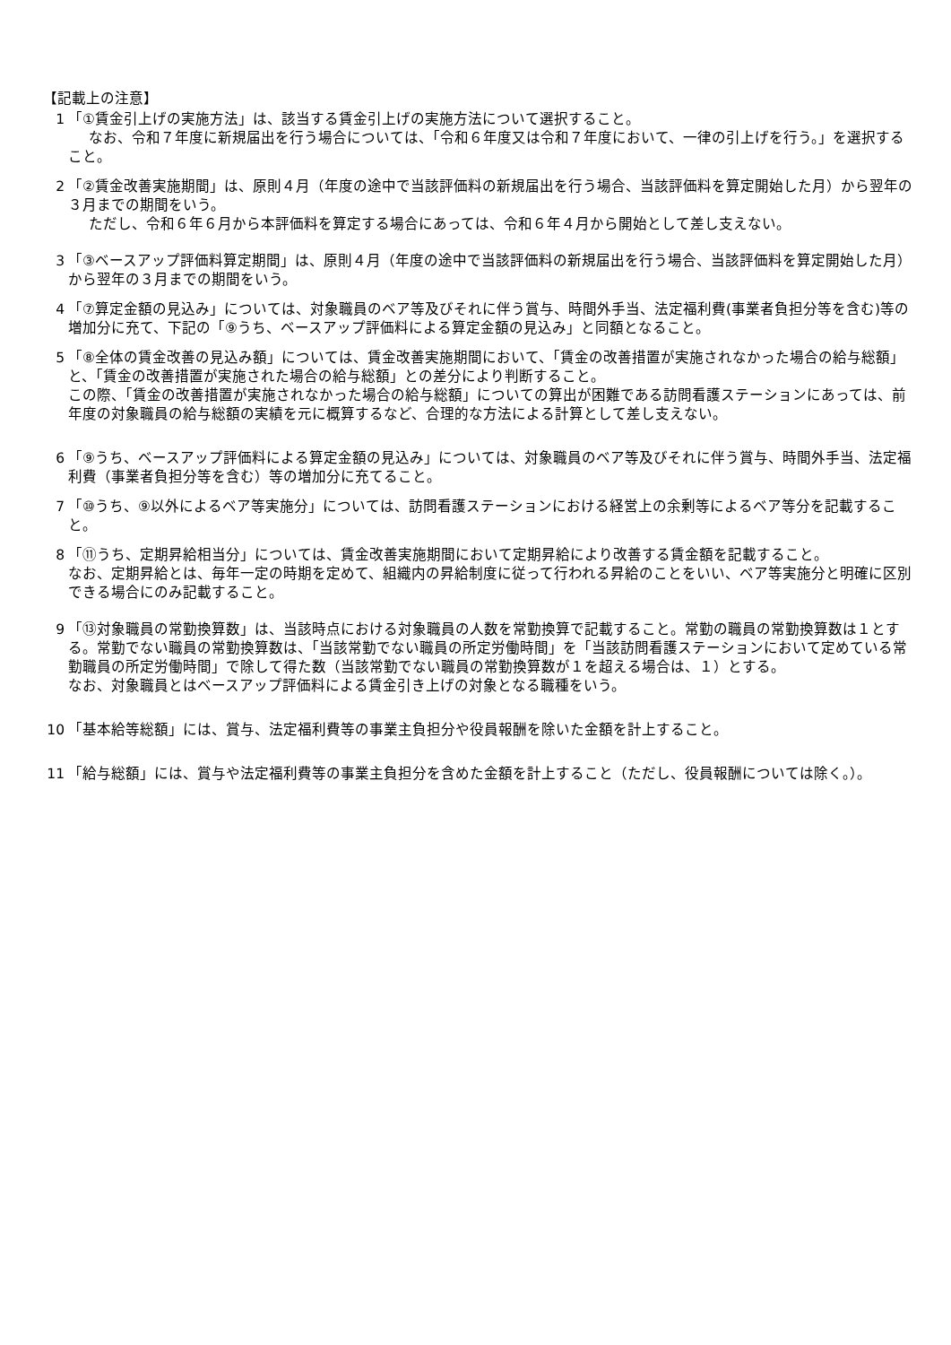【記載上の注意】
1 「①賃金引上げの実施方法」は、該当する賃金引上げの実施方法について選択すること。
なお、令和７年度に新規届出を行う場合については、「令和６年度又は令和７年度において、一律の引上げを行う。」を選択すること。
2 「②賃金改善実施期間」は、原則４月（年度の途中で当該評価料の新規届出を行う場合、当該評価料を算定開始した月）から翌年の３月までの期間をいう。
ただし、令和６年６月から本評価料を算定する場合にあっては、令和６年４月から開始として差し支えない。
3 「③ベースアップ評価料算定期間」は、原則４月（年度の途中で当該評価料の新規届出を行う場合、当該評価料を算定開始した月）から翌年の３月までの期間をいう。
4 「⑦算定金額の見込み」については、対象職員のベア等及びそれに伴う賞与、時間外手当、法定福利費(事業者負担分等を含む)等の増加分に充て、下記の「⑨うち、ベースアップ評価料による算定金額の見込み」と同額となること。
5 「⑧全体の賃金改善の見込み額」については、賃金改善実施期間において、「賃金の改善措置が実施されなかった場合の給与総額」と、「賃金の改善措置が実施された場合の給与総額」との差分により判断すること。
この際、「賃金の改善措置が実施されなかった場合の給与総額」についての算出が困難である訪問看護ステーションにあっては、前年度の対象職員の給与総額の実績を元に概算するなど、合理的な方法による計算として差し支えない。
6 「⑨うち、ベースアップ評価料による算定金額の見込み」については、対象職員のベア等及びそれに伴う賞与、時間外手当、法定福利費（事業者負担分等を含む）等の増加分に充てること。
7 「⑩うち、⑨以外によるベア等実施分」については、訪問看護ステーションにおける経営上の余剰等によるベア等分を記載すること。
8 「⑪うち、定期昇給相当分」については、賃金改善実施期間において定期昇給により改善する賃金額を記載すること。
なお、定期昇給とは、毎年一定の時期を定めて、組織内の昇給制度に従って行われる昇給のことをいい、ベア等実施分と明確に区別できる場合にのみ記載すること。
9 「⑬対象職員の常勤換算数」は、当該時点における対象職員の人数を常勤換算で記載すること。常勤の職員の常勤換算数は１とする。常勤でない職員の常勤換算数は、「当該常勤でない職員の所定労働時間」を「当該訪問看護ステーションにおいて定めている常勤職員の所定労働時間」で除して得た数（当該常勤でない職員の常勤換算数が１を超える場合は、１）とする。
なお、対象職員とはベースアップ評価料による賃金引き上げの対象となる職種をいう。
10 「基本給等総額」には、賞与、法定福利費等の事業主負担分や役員報酬を除いた金額を計上すること。
11 「給与総額」には、賞与や法定福利費等の事業主負担分を含めた金額を計上すること（ただし、役員報酬については除く。）。